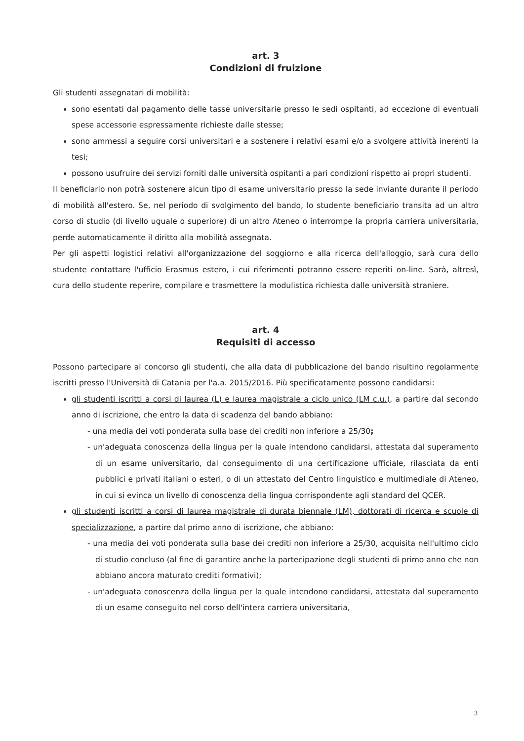art. 3
Condizioni di fruizione
Gli studenti assegnatari di mobilità:
sono esentati dal pagamento delle tasse universitarie presso le sedi ospitanti, ad eccezione di eventuali spese accessorie espressamente richieste dalle stesse;
sono ammessi a seguire corsi universitari e a sostenere i relativi esami e/o a svolgere attività inerenti la tesi;
possono usufruire dei servizi forniti dalle università ospitanti a pari condizioni rispetto ai propri studenti.
Il beneficiario non potrà sostenere alcun tipo di esame universitario presso la sede inviante durante il periodo di mobilità all'estero. Se, nel periodo di svolgimento del bando, lo studente beneficiario transita ad un altro corso di studio (di livello uguale o superiore) di un altro Ateneo o interrompe la propria carriera universitaria, perde automaticamente il diritto alla mobilità assegnata.
Per gli aspetti logistici relativi all'organizzazione del soggiorno e alla ricerca dell'alloggio, sarà cura dello studente contattare l'ufficio Erasmus estero, i cui riferimenti potranno essere reperiti on-line. Sarà, altresì, cura dello studente reperire, compilare e trasmettere la modulistica richiesta dalle università straniere.
art. 4
Requisiti di accesso
Possono partecipare al concorso gli studenti, che alla data di pubblicazione del bando risultino regolarmente iscritti presso l'Università di Catania per l'a.a. 2015/2016. Più specificatamente possono candidarsi:
gli studenti iscritti a corsi di laurea (L) e laurea magistrale a ciclo unico (LM c.u.), a partire dal secondo anno di iscrizione, che entro la data di scadenza del bando abbiano:
- una media dei voti ponderata sulla base dei crediti non inferiore a 25/30;
- un'adeguata conoscenza della lingua per la quale intendono candidarsi, attestata dal superamento di un esame universitario, dal conseguimento di una certificazione ufficiale, rilasciata da enti pubblici e privati italiani o esteri, o di un attestato del Centro linguistico e multimediale di Ateneo, in cui si evinca un livello di conoscenza della lingua corrispondente agli standard del QCER.
gli studenti iscritti a corsi di laurea magistrale di durata biennale (LM), dottorati di ricerca e scuole di specializzazione, a partire dal primo anno di iscrizione, che abbiano:
- una media dei voti ponderata sulla base dei crediti non inferiore a 25/30, acquisita nell'ultimo ciclo di studio concluso (al fine di garantire anche la partecipazione degli studenti di primo anno che non abbiano ancora maturato crediti formativi);
- un'adeguata conoscenza della lingua per la quale intendono candidarsi, attestata dal superamento di un esame conseguito nel corso dell'intera carriera universitaria,
3